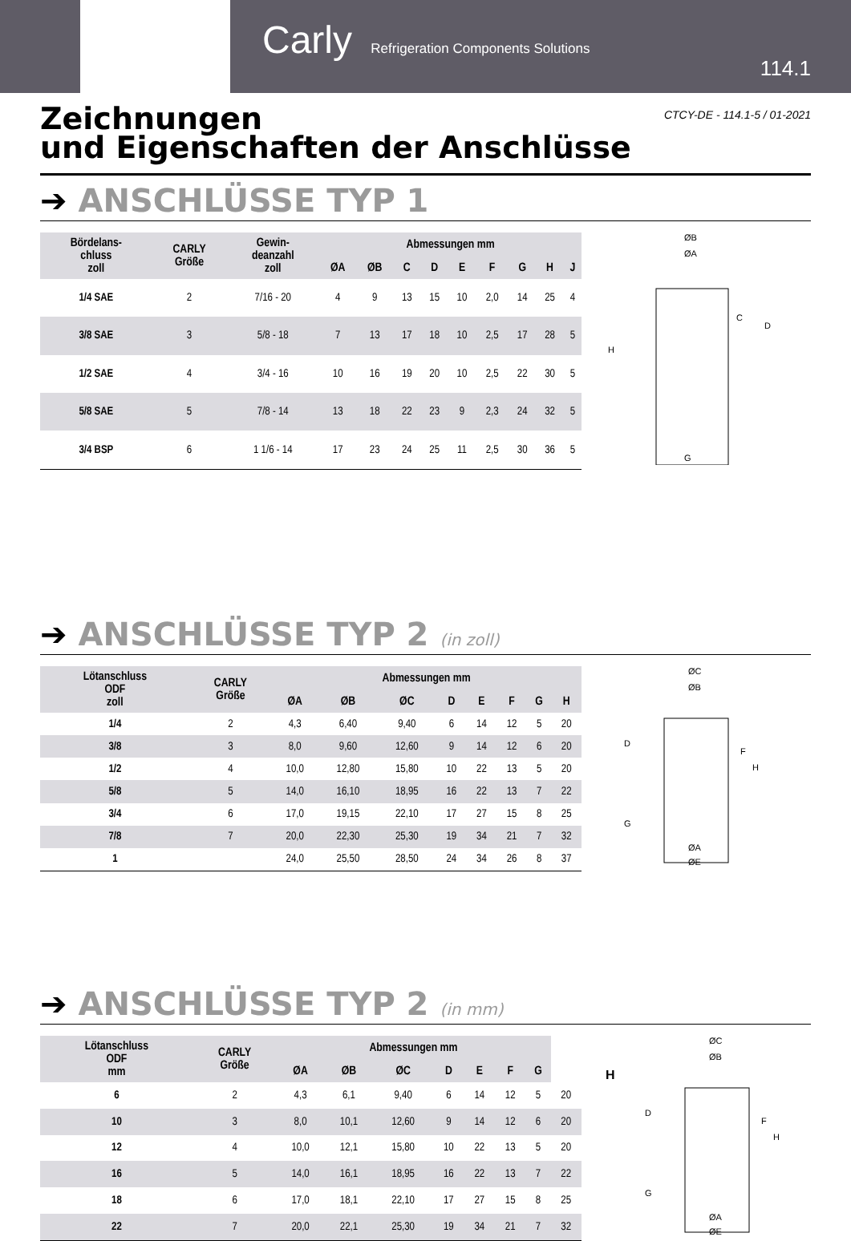Carly Refrigeration Components Solutions
114.1
CTCY-DE - 114.1-5 / 01-2021
Zeichnungen
und Eigenschaften der Anschlüsse
➔ ANSCHLÜSSE TYP 1
| Bördelans- chluss zoll | CARLY Größe | Gewin- deanzahl zoll | Abmessungen mm | | | | | | | | |
| --- | --- | --- | --- | --- | --- | --- | --- | --- | --- | --- | --- |
| | | | ØA | ØB | C | D | E | F | G | H | J |
| 1/4 SAE | 2 | 7/16 - 20 | 4 | 9 | 13 | 15 | 10 | 2,0 | 14 | 25 | 4 |
| 3/8 SAE | 3 | 5/8 - 18 | 7 | 13 | 17 | 18 | 10 | 2,5 | 17 | 28 | 5 |
| 1/2 SAE | 4 | 3/4 - 16 | 10 | 16 | 19 | 20 | 10 | 2,5 | 22 | 30 | 5 |
| 5/8 SAE | 5 | 7/8 - 14 | 13 | 18 | 22 | 23 | 9 | 2,3 | 24 | 32 | 5 |
| 3/4 BSP | 6 | 1 1/6 - 14 | 17 | 23 | 24 | 25 | 11 | 2,5 | 30 | 36 | 5 |
ØB
ØA
H
D
C
G
➔ ANSCHLÜSSE TYP 2 (in zoll)
| Lötanschluss ODF zoll | CARLY Größe | Abmessungen mm | | | | | | | |
| --- | --- | --- | --- | --- | --- | --- | --- | --- | --- |
| | | ØA | ØB | ØC | D | E | F | G | H |
| 1/4 | 2 | 4,3 | 6,40 | 9,40 | 6 | 14 | 12 | 5 | 20 |
| 3/8 | 3 | 8,0 | 9,60 | 12,60 | 9 | 14 | 12 | 6 | 20 |
| 1/2 | 4 | 10,0 | 12,80 | 15,80 | 10 | 22 | 13 | 5 | 20 |
| 5/8 | 5 | 14,0 | 16,10 | 18,95 | 16 | 22 | 13 | 7 | 22 |
| 3/4 | 6 | 17,0 | 19,15 | 22,10 | 17 | 27 | 15 | 8 | 25 |
| 7/8 | 7 | 20,0 | 22,30 | 25,30 | 19 | 34 | 21 | 7 | 32 |
| 1 | | 24,0 | 25,50 | 28,50 | 24 | 34 | 26 | 8 | 37 |
ØC
ØB
D
F
H
G
ØA
ØE
➔ ANSCHLÜSSE TYP 2 (in mm)
| Lötanschluss ODF mm | CARLY Größe | Abmessungen mm | | | | | | | |
| --- | --- | --- | --- | --- | --- | --- | --- | --- | --- |
| | | ØA | ØB | ØC | D | E | F | G | |
| 6 | 2 | 4,3 | 6,1 | 9,40 | 6 | 14 | 12 | 5 | 20 |
| 10 | 3 | 8,0 | 10,1 | 12,60 | 9 | 14 | 12 | 6 | 20 |
| 12 | 4 | 10,0 | 12,1 | 15,80 | 10 | 22 | 13 | 5 | 20 |
| 16 | 5 | 14,0 | 16,1 | 18,95 | 16 | 22 | 13 | 7 | 22 |
| 18 | 6 | 17,0 | 18,1 | 22,10 | 17 | 27 | 15 | 8 | 25 |
| 22 | 7 | 20,0 | 22,1 | 25,30 | 19 | 34 | 21 | 7 | 32 |
H
ØC
ØB
D
F
H
G
ØA
ØE